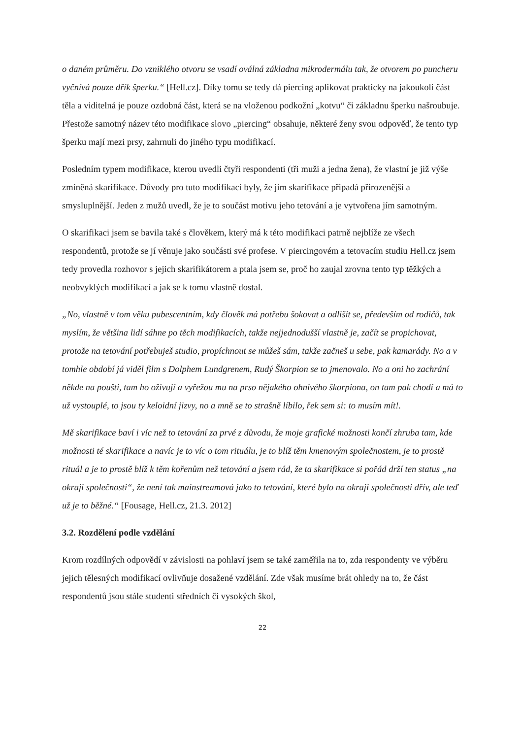o daném průměru. Do vzniklého otvoru se vsadí oválná základna mikrodermálu tak, že otvorem po puncheru vyčnívá pouze dřík šperku.“ [Hell.cz]. Díky tomu se tedy dá piercing aplikovat prakticky na jakoukoli část těla a viditelná je pouze ozdobná část, která se na vloženou podkožní „kotvu“ či základnu šperku našroubuje. Přestože samotný název této modifikace slovo „piercing“ obsahuje, některé ženy svou odpověď, že tento typ šperku mají mezi prsy, zahrnuli do jiného typu modifikací.
Posledním typem modifikace, kterou uvedli čtyři respondenti (tři muži a jedna žena), že vlastní je již výše zmíněná skarifikace. Důvody pro tuto modifikaci byly, že jim skarifikace připadá přirozenější a smysluplnější. Jeden z mužů uvedl, že je to součást motivu jeho tetování a je vytvořena jím samotným.
O skarifikaci jsem se bavila také s člověkem, který má k této modifikaci patrně nejblíže ze všech respondentů, protože se jí věnuje jako součásti své profese. V piercingovém a tetovacím studiu Hell.cz jsem tedy provedla rozhovor s jejich skarifikátorem a ptala jsem se, proč ho zaujal zrovna tento typ těžkých a neobvyklých modifikací a jak se k tomu vlastně dostal.
„No, vlastně v tom věku pubescentním, kdy člověk má potřebu šokovat a odlišit se, především od rodičů, tak myslím, že většina lidí sáhne po těch modifikacích, takže nejjednodušší vlastně je, začít se propichovat, protože na tetování potřebuješ studio, propíchnout se můžeš sám, takže začneš u sebe, pak kamarády. No a v tomhle období já viděl film s Dolphem Lundgrenem, Rudý Škorpion se to jmenovalo. No a oni ho zachrání někde na poušti, tam ho oživují a vyřežou mu na prso nějakého ohnivého škorpiona, on tam pak chodí a má to už vystouplé, to jsou ty keloidní jizvy, no a mně se to strašně líbilo, řek sem si: to musím mít!.
Mě skarifikace baví i víc než to tetování za prvé z důvodu, že moje grafické možnosti končí zhruba tam, kde možnosti té skarifikace a navíc je to víc o tom rituálu, je to blíž těm kmenovým společnostem, je to prostě rituál a je to prostě blíž k těm kořenům než tetování a jsem rád, že ta skarifikace si pořád drží ten status „na okraji společnosti“, že není tak mainstreamová jako to tetování, které bylo na okraji společnosti dřív, ale teď už je to běžné.“ [Fousage, Hell.cz, 21.3. 2012]
3.2. Rozdělení podle vzdělání
Krom rozdílných odpovědí v závislosti na pohlaví jsem se také zaměřila na to, zda respondenty ve výběru jejich tělesných modifikací ovlivňuje dosažené vzdělání. Zde však musíme brát ohledy na to, že část respondentů jsou stále studenti středních či vysokých škol,
22